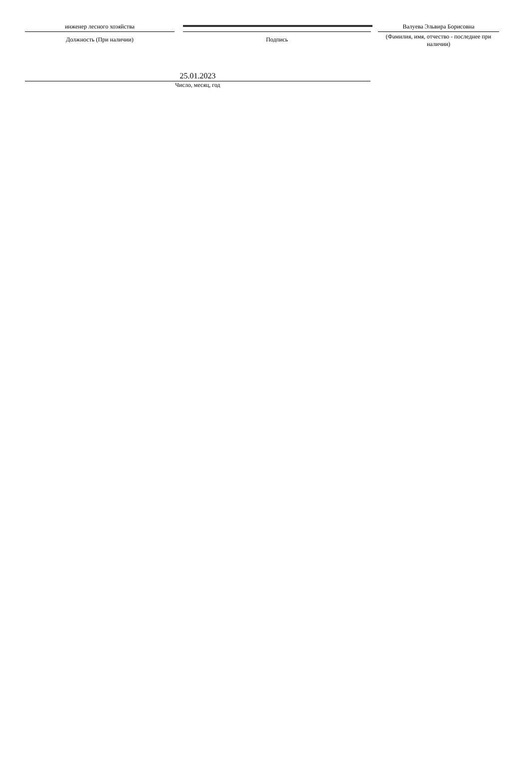инженер лесного хозяйства
Должность (При наличии)
Подпись
Валуева Эльвира Борисовна
(Фамилия, имя, отчество - последнее при наличии)
25.01.2023
Число, месяц, год